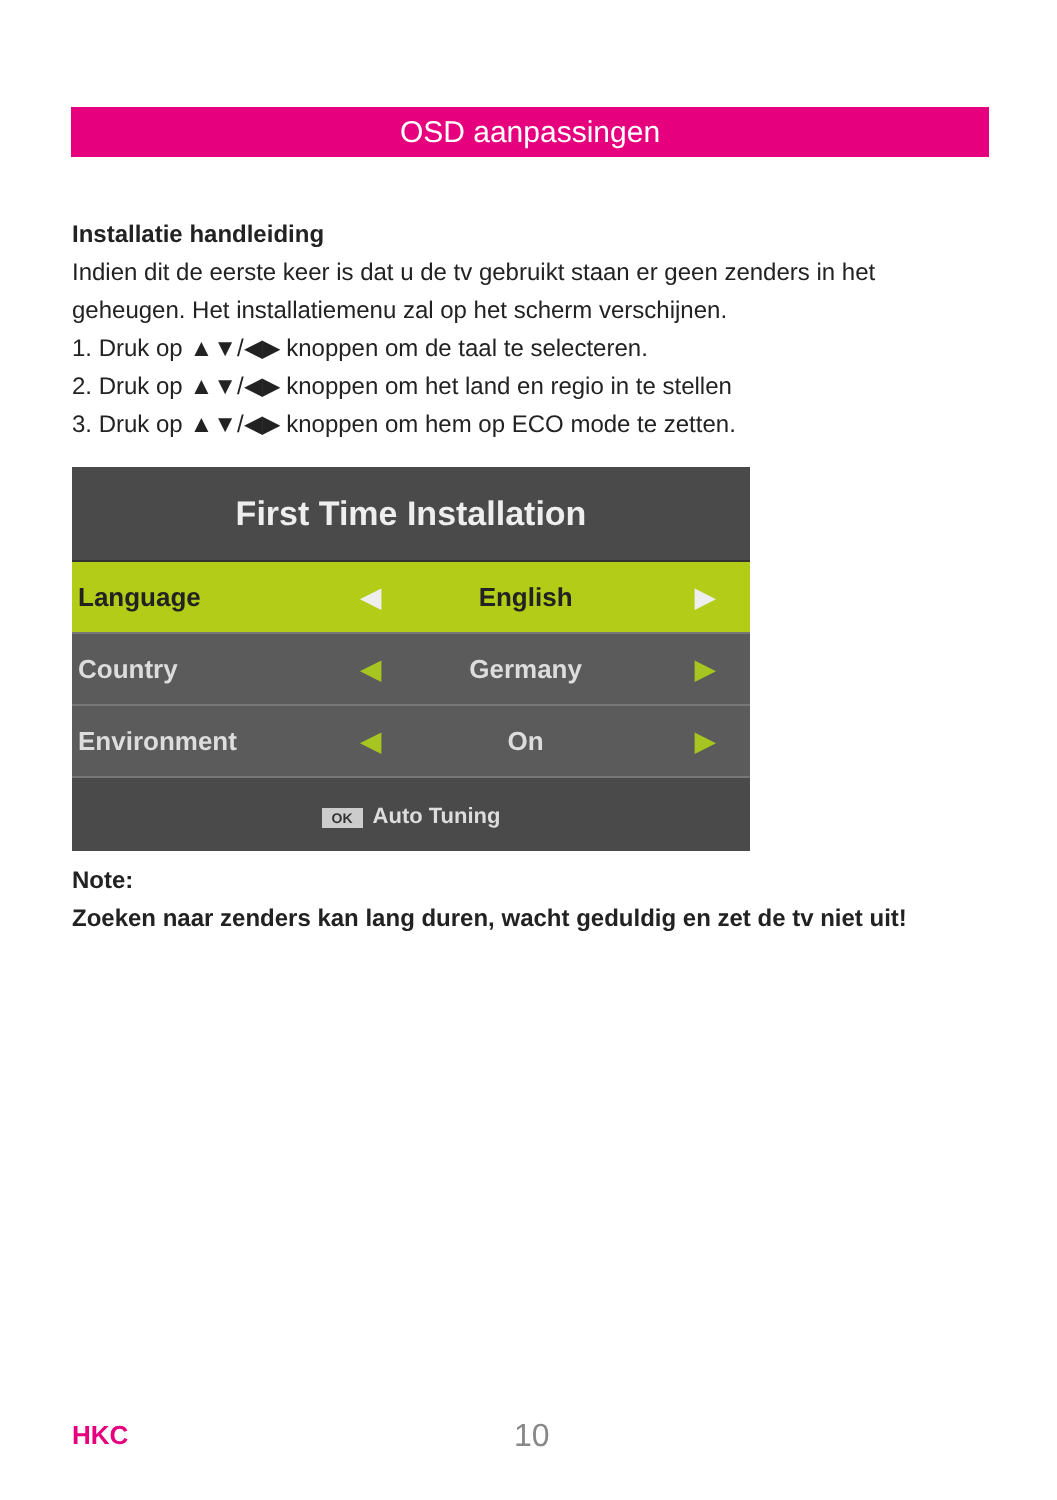OSD aanpassingen
Installatie handleiding
Indien dit de eerste keer is dat u de tv gebruikt staan er geen zenders in het geheugen. Het installatiemenu zal op het scherm verschijnen.
1. Druk op ▲▼/◀▶ knoppen om de taal te selecteren.
2. Druk op ▲▼/◀▶ knoppen om het land en regio in te stellen
3. Druk op ▲▼/◀▶ knoppen om hem op ECO mode te zetten.
First Time Installation
Language ◀ English ▶
Country ◀ Germany ▶
Environment ◀ On ▶
OK Auto Tuning
Note:
Zoeken naar zenders kan lang duren, wacht geduldig en zet de tv niet uit!
HKC 10